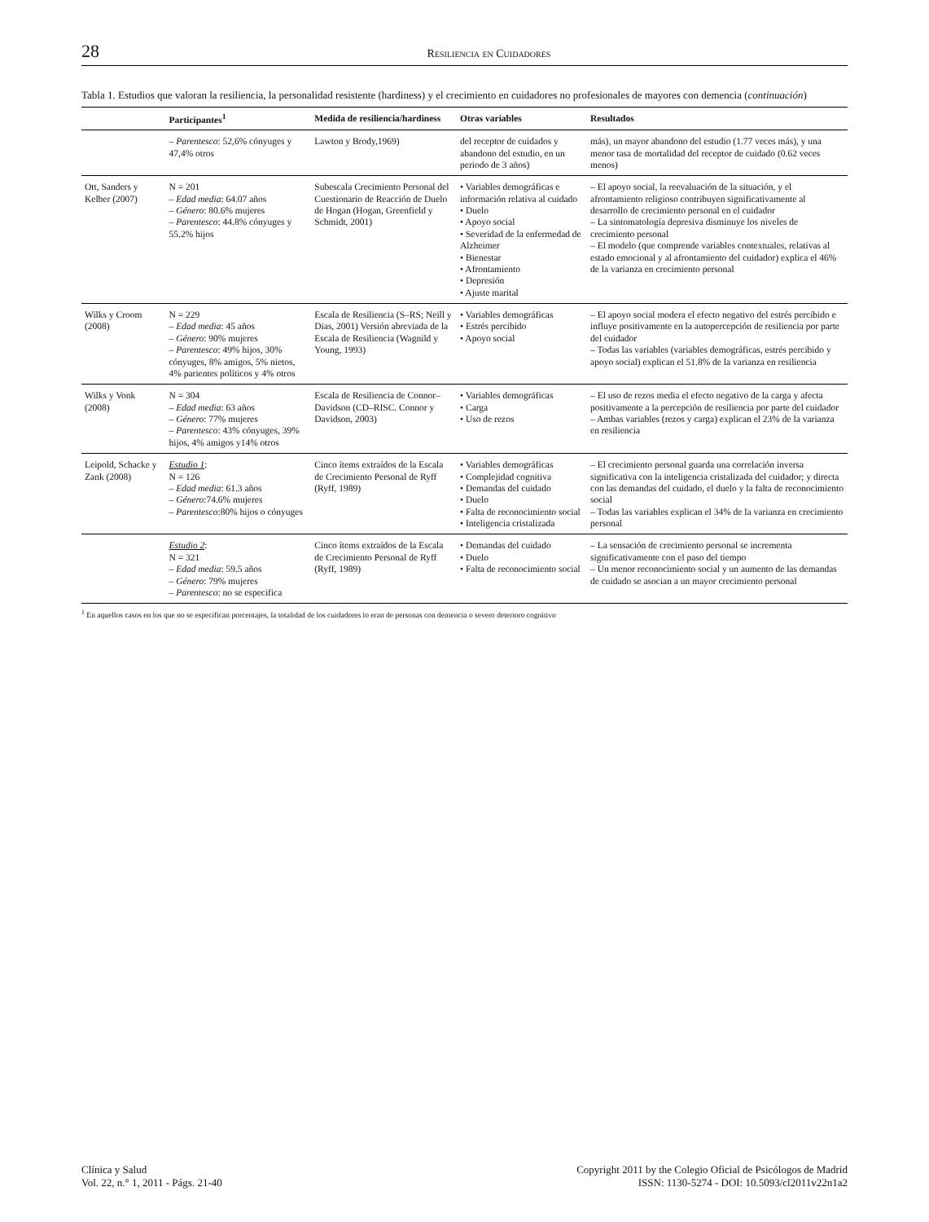28 Resiliencia en Cuidadores
Tabla 1. Estudios que valoran la resiliencia, la personalidad resistente (hardiness) y el crecimiento en cuidadores no profesionales de mayores con demencia (continuación)
| | Participantes<sup>1</sup> | Medida de resiliencia/hardiness | Otras variables | Resultados |
| --- | --- | --- | --- | --- |
| | – Parentesco : 52,6% cónyuges y 47,4% otros | Lawton y Brody,1969) | del receptor de cuidados y abandono del estudio, en un periodo de 3 años) | más), un mayor abandono del estudio (1.77 veces más), y una menor tasa de mortalidad del receptor de cuidado (0.62 veces menos) |
| Ott, Sanders y Kelber (2007) | N = 201 – Edad media : 64.07 años – Género : 80.6% mujeres – Parentesco : 44.8% cónyuges y 55.2% hijos | Subescala Crecimiento Personal del Cuestionario de Reacción de Duelo de Hogan (Hogan, Greenfield y Schmidt, 2001) | • Variables demográficas e información relativa al cuidado • Duelo • Apoyo social • Severidad de la enfermedad de Alzheimer • Bienestar • Afrontamiento • Depresión • Ajuste marital | – El apoyo social, la reevaluación de la situación, y el afrontamiento religioso contribuyen significativamente al desarrollo de crecimiento personal en el cuidador – La sintomatología depresiva disminuye los niveles de crecimiento personal – El modelo (que comprende variables contextuales, relativas al estado emocional y al afrontamiento del cuidador) explica el 46% de la varianza en crecimiento personal |
| Wilks y Croom (2008) | N = 229 – Edad media : 45 años – Género : 90% mujeres – Parentesco : 49% hijos, 30% cónyuges, 8% amigos, 5% nietos, 4% parientes políticos y 4% otros | Escala de Resiliencia (S–RS; Neill y Dias, 2001) Versión abreviada de la Escala de Resiliencia (Wagnild y Young, 1993) | • Variables demográficas • Estrés percibido • Apoyo social | – El apoyo social modera el efecto negativo del estrés percibido e influye positivamente en la autopercepción de resiliencia por parte del cuidador – Todas las variables (variables demográficas, estrés percibido y apoyo social) explican el 51.8% de la varianza en resiliencia |
| Wilks y Vonk (2008) | N = 304 – Edad media : 63 años – Género : 77% mujeres – Parentesco : 43% cónyuges, 39% hijos, 4% amigos y14% otros | Escala de Resiliencia de Connor–Davidson (CD–RISC. Connor y Davidson, 2003) | • Variables demográficas • Carga • Uso de rezos | – El uso de rezos media el efecto negativo de la carga y afecta positivamente a la percepción de resiliencia por parte del cuidador – Ambas variables (rezos y carga) explican el 23% de la varianza en resiliencia |
| Leipold, Schacke y Zank (2008) | Estudio 1 : N = 126 – Edad media : 61.3 años – Género :74.6% mujeres – Parentesco :80% hijos o cónyuges | Cinco ítems extraídos de la Escala de Crecimiento Personal de Ryff (Ryff, 1989) | • Variables demográficas • Complejidad cognitiva • Demandas del cuidado • Duelo • Falta de reconocimiento social • Inteligencia cristalizada | – El crecimiento personal guarda una correlación inversa significativa con la inteligencia cristalizada del cuidador; y directa con las demandas del cuidado, el duelo y la falta de reconocimiento social – Todas las variables explican el 34% de la varianza en crecimiento personal |
| | Estudio 2 : N = 321 – Edad media : 59.5 años – Género : 79% mujeres – Parentesco : no se especifica | Cinco ítems extraídos de la Escala de Crecimiento Personal de Ryff (Ryff, 1989) | • Demandas del cuidado • Duelo • Falta de reconocimiento social | – La sensación de crecimiento personal se incrementa significativamente con el paso del tiempo – Un menor reconocimiento social y un aumento de las demandas de cuidado se asocian a un mayor crecimiento personal |
<sup>1</sup> En aquellos casos en los que no se especifican porcentajes, la totalidad de los cuidadores lo eran de personas con demencia o severo deterioro cognitivo
Clínica y Salud
Vol. 22, n.° 1, 2011 - Págs. 21-40
Copyright 2011 by the Colegio Oficial de Psicólogos de Madrid
ISSN: 1130-5274 - DOI: 10.5093/cl2011v22n1a2